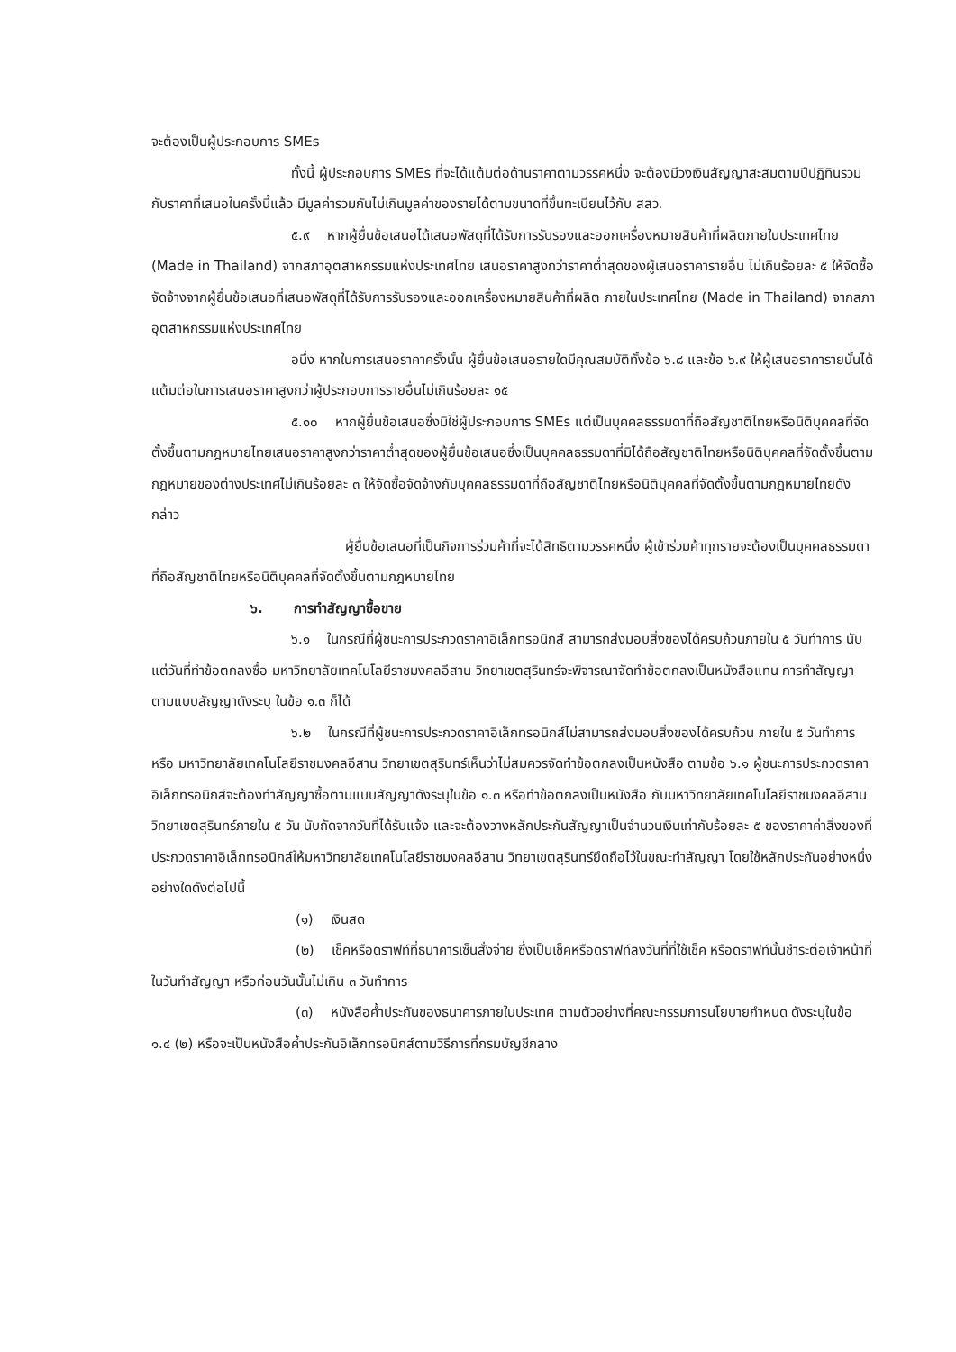จะต้องเป็นผู้ประกอบการ SMEs
ทั้งนี้ ผู้ประกอบการ SMEs ที่จะได้แต้มต่อด้านราคาตามวรรคหนึ่ง จะต้องมีวงเงินสัญญาสะสมตามปีปฏิทินรวมกับราคาที่เสนอในครั้งนี้แล้ว มีมูลค่ารวมกันไม่เกินมูลค่าของรายได้ตามขนาดที่ขึ้นทะเบียนไว้กับ สสว.
๕.๙ หากผู้ยื่นข้อเสนอได้เสนอพัสดุที่ได้รับการรับรองและออกเครื่องหมายสินค้าที่ผลิตภายในประเทศไทย (Made in Thailand) จากสภาอุตสาหกรรมแห่งประเทศไทย เสนอราคาสูงกว่าราคาต่ำสุดของผู้เสนอราคารายอื่น ไม่เกินร้อยละ ๕ ให้จัดซื้อจัดจ้างจากผู้ยื่นข้อเสนอที่เสนอพัสดุที่ได้รับการรับรองและออกเครื่องหมายสินค้าที่ผลิต ภายในประเทศไทย (Made in Thailand) จากสภาอุตสาหกรรมแห่งประเทศไทย
อนึ่ง หากในการเสนอราคาครั้งนั้น ผู้ยื่นข้อเสนอรายใดมีคุณสมบัติทั้งข้อ ๖.๘ และข้อ ๖.๙ ให้ผู้เสนอราคารายนั้นได้แต้มต่อในการเสนอราคาสูงกว่าผู้ประกอบการรายอื่นไม่เกินร้อยละ ๑๕
๕.๑๐ หากผู้ยื่นข้อเสนอซึ่งมิใช่ผู้ประกอบการ SMEs แต่เป็นบุคคลธรรมดาที่ถือสัญชาติไทยหรือนิติบุคคลที่จัดตั้งขึ้นตามกฎหมายไทยเสนอราคาสูงกว่าราคาต่ำสุดของผู้ยื่นข้อเสนอซึ่งเป็นบุคคลธรรมดาที่มิได้ถือสัญชาติไทยหรือนิติบุคคลที่จัดตั้งขึ้นตามกฎหมายของต่างประเทศไม่เกินร้อยละ ๓ ให้จัดซื้อจัดจ้างกับบุคคลธรรมดาที่ถือสัญชาติไทยหรือนิติบุคคลที่จัดตั้งขึ้นตามกฎหมายไทยดังกล่าว
ผู้ยื่นข้อเสนอที่เป็นกิจการร่วมค้าที่จะได้สิทธิตามวรรคหนึ่ง ผู้เข้าร่วมค้าทุกรายจะต้องเป็นบุคคลธรรมดาที่ถือสัญชาติไทยหรือนิติบุคคลที่จัดตั้งขึ้นตามกฎหมายไทย
๖. การทำสัญญาซื้อขาย
๖.๑ ในกรณีที่ผู้ชนะการประกวดราคาอิเล็กทรอนิกส์ สามารถส่งมอบสิ่งของได้ครบถ้วนภายใน ๕ วันทำการ นับแต่วันที่ทำข้อตกลงซื้อ มหาวิทยาลัยเทคโนโลยีราชมงคลอีสาน วิทยาเขตสุรินทร์จะพิจารณาจัดทำข้อตกลงเป็นหนังสือแทน การทำสัญญาตามแบบสัญญาดังระบุ ในข้อ ๑.๓ ก็ได้
๖.๒ ในกรณีที่ผู้ชนะการประกวดราคาอิเล็กทรอนิกส์ไม่สามารถส่งมอบสิ่งของได้ครบถ้วน ภายใน ๕ วันทำการ หรือ มหาวิทยาลัยเทคโนโลยีราชมงคลอีสาน วิทยาเขตสุรินทร์เห็นว่าไม่สมควรจัดทำข้อตกลงเป็นหนังสือ ตามข้อ ๖.๑ ผู้ชนะการประกวดราคาอิเล็กทรอนิกส์จะต้องทำสัญญาซื้อตามแบบสัญญาดังระบุในข้อ ๑.๓ หรือทำข้อตกลงเป็นหนังสือ กับมหาวิทยาลัยเทคโนโลยีราชมงคลอีสาน วิทยาเขตสุรินทร์ภายใน ๕ วัน นับถัดจากวันที่ได้รับแจ้ง และจะต้องวางหลักประกันสัญญาเป็นจำนวนเงินเท่ากับร้อยละ ๕ ของราคาค่าสิ่งของที่ประกวดราคาอิเล็กทรอนิกส์ให้มหาวิทยาลัยเทคโนโลยีราชมงคลอีสาน วิทยาเขตสุรินทร์ยึดถือไว้ในขณะทำสัญญา โดยใช้หลักประกันอย่างหนึ่งอย่างใดดังต่อไปนี้
(๑) เงินสด
(๒) เช็คหรือดราฟท์ที่ธนาคารเซ็นสั่งจ่าย ซึ่งเป็นเช็คหรือดราฟท์ลงวันที่ที่ใช้เช็ค หรือดราฟท์นั้นชำระต่อเจ้าหน้าที่ในวันทำสัญญา หรือก่อนวันนั้นไม่เกิน ๓ วันทำการ
(๓) หนังสือค้ำประกันของธนาคารภายในประเทศ ตามตัวอย่างที่คณะกรรมการนโยบายกำหนด ดังระบุในข้อ ๑.๔ (๒) หรือจะเป็นหนังสือค้ำประกันอิเล็กทรอนิกส์ตามวิธีการที่กรมบัญชีกลาง